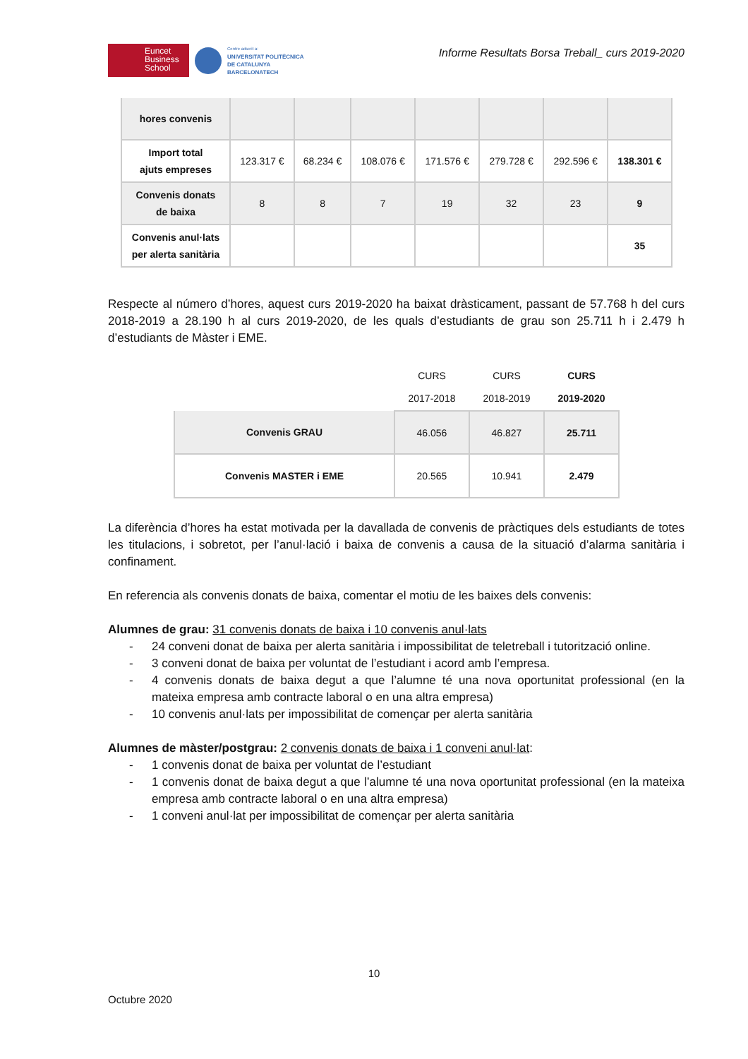Euncet
Business
School
Centre adscrit a:
UNIVERSITAT POLITÈCNICA
DE CATALUNYA
BARCELONATECH
Informe Resultats Borsa Treball_ curs 2019-2020
| hores convenis | | | | | | | |
| Import total ajuts empreses | 123.317 € | 68.234 € | 108.076 € | 171.576 € | 279.728 € | 292.596 € | 138.301 € |
| Convenis donats de baixa | 8 | 8 | 7 | 19 | 32 | 23 | 9 |
| Convenis anul·lats per alerta sanitària | | | | | | | 35 |
Respecte al número d’hores, aquest curs 2019-2020 ha baixat dràsticament, passant de 57.768 h del curs 2018-2019 a 28.190 h al curs 2019-2020, de les quals d’estudiants de grau son 25.711 h i 2.479 h d’estudiants de Màster i EME.
| | CURS 2017-2018 | CURS 2018-2019 | CURS 2019-2020 |
| Convenis GRAU | 46.056 | 46.827 | 25.711 |
| Convenis MASTER i EME | 20.565 | 10.941 | 2.479 |
La diferència d’hores ha estat motivada per la davallada de convenis de pràctiques dels estudiants de totes les titulacions, i sobretot, per l’anul·lació i baixa de convenis a causa de la situació d’alarma sanitària i confinament.
En referencia als convenis donats de baixa, comentar el motiu de les baixes dels convenis:
Alumnes de grau: 31 convenis donats de baixa i 10 convenis anul·lats
- 24 conveni donat de baixa per alerta sanitària i impossibilitat de teletreball i tutorització online.
- 3 conveni donat de baixa per voluntat de l’estudiant i acord amb l’empresa.
- 4 convenis donats de baixa degut a que l’alumne té una nova oportunitat professional (en la mateixa empresa amb contracte laboral o en una altra empresa)
- 10 convenis anul·lats per impossibilitat de començar per alerta sanitària
Alumnes de màster/postgrau: 2 convenis donats de baixa i 1 conveni anul·lat:
- 1 convenis donat de baixa per voluntat de l’estudiant
- 1 convenis donat de baixa degut a que l’alumne té una nova oportunitat professional (en la mateixa empresa amb contracte laboral o en una altra empresa)
- 1 conveni anul·lat per impossibilitat de començar per alerta sanitària
10
Octubre 2020